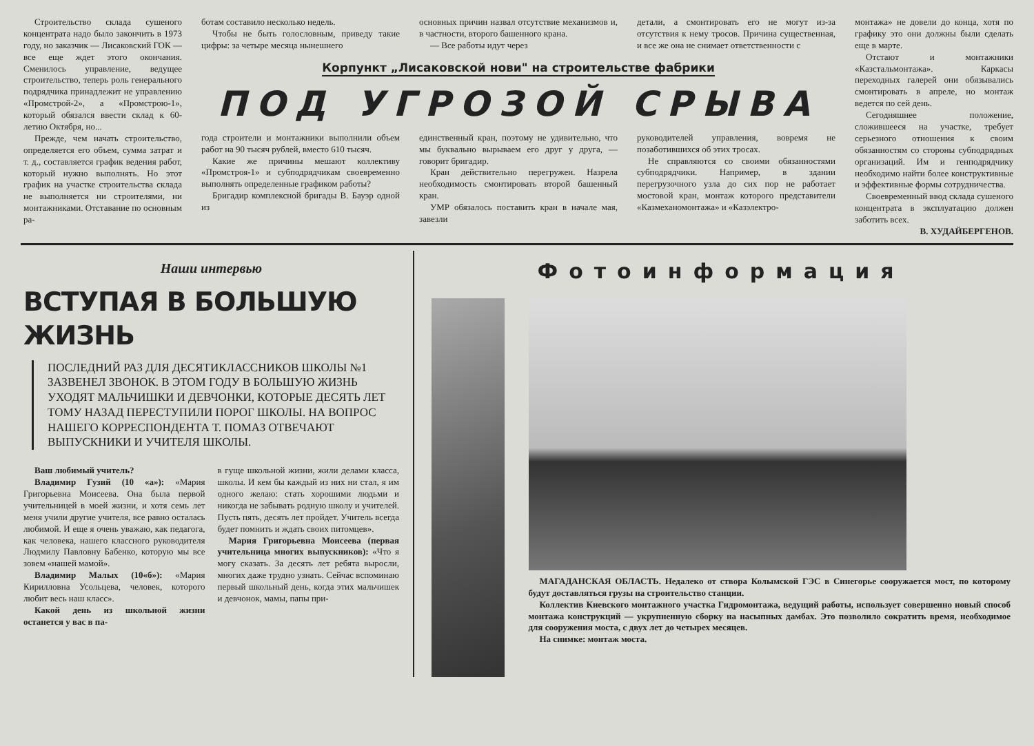Строительство склада сушеного концентрата надо было закончить в 1973 году, но заказчик — Лисаковский ГОК — все еще ждет этого окончания. Сменилось управление, ведущее строительство, теперь роль генерального подрядчика принадлежит не управлению «Промстрой-2», а «Промстрою-1», который обязался ввести склад к 60-летию Октября, но...
Прежде, чем начать строительство, определяется его объем, сумма затрат и т. д., составляется график ведения работ, который нужно выполнять. Но этот график на участке строительства склада не выполняется ни строителями, ни монтажниками. Отставание по основным ра-
ботам составило несколько недель.
Чтобы не быть голословным, приведу такие цифры: за четыре месяца нынешнего
основных причин назвал отсутствие механизмов и, в частности, второго башенного крана.
— Все работы идут через
детали, а смонтировать его не могут из-за отсутствия к нему тросов. Причина существенная, и все же она не снимает ответственности с
Корпункт „Лисаковской нови" на строительстве фабрики
ПОД УГРОЗОЙ СРЫВА
года строители и монтажники выполнили объем работ на 90 тысяч рублей, вместо 610 тысяч.
Какие же причины мешают коллективу «Промстроя-1» и субподрядчикам своевременно выполнять определенные графиком работы?
Бригадир комплексной бригады В. Бауэр одной из
единственный кран, поэтому не удивительно, что мы буквально вырываем его друг у друга, — говорит бригадир.
Кран действительно перегружен. Назрела необходимость смонтировать второй башенный кран.
УМР обязалось поставить кран в начале мая, завезли
руководителей управления, вовремя не позаботившихся об этих тросах.
Не справляются со своими обязанностями субподрядчики. Например, в здании перегрузочного узла до сих пор не работает мостовой кран, монтаж которого представители «Казмеханомонтажа» и «Казэлектро-
монтажа» не довели до конца, хотя по графику это они должны были сделать еще в марте.
Отстают и монтажники «Казстальмонтажа». Каркасы переходных галерей они обязывались смонтировать в апреле, но монтаж ведется по сей день.
Сегодняшнее положение, сложившееся на участке, требует серьезного отношения к своим обязанностям со стороны субподрядных организаций. Им и генподрядчику необходимо найти более конструктивные и эффективные формы сотрудничества.
Своевременный ввод склада сушеного концентрата в эксплуатацию должен заботить всех.
В. ХУДАЙБЕРГЕНОВ.
Наши интервью
ВСТУПАЯ В БОЛЬШУЮ ЖИЗНЬ
ПОСЛЕДНИЙ РАЗ ДЛЯ ДЕСЯТИКЛАССНИКОВ ШКОЛЫ №1 ЗАЗВЕНЕЛ ЗВОНОК. В ЭТОМ ГОДУ В БОЛЬШУЮ ЖИЗНЬ УХОДЯТ МАЛЬЧИШКИ И ДЕВЧОНКИ, КОТОРЫЕ ДЕСЯТЬ ЛЕТ ТОМУ НАЗАД ПЕРЕСТУПИЛИ ПОРОГ ШКОЛЫ. НА ВОПРОС НАШЕГО КОРРЕСПОНДЕНТА Т. ПОМАЗ ОТВЕЧАЮТ ВЫПУСКНИКИ И УЧИТЕЛЯ ШКОЛЫ.
Ваш любимый учитель?
Владимир Гузий (10 «а»): «Мария Григорьевна Моисеева. Она была первой учительницей в моей жизни, и хотя семь лет меня учили другие учителя, все равно осталась любимой. И еще я очень уважаю, как педагога, как человека, нашего классного руководителя Людмилу Павловну Бабенко, которую мы все зовем «нашей мамой».
Владимир Малых (10«б»): «Мария Кирилловна Усольцева, человек, которого любит весь наш класс».
Какой день из школьной жизни останется у вас в па-
в гуще школьной жизни, жили делами класса, школы. И кем бы каждый из них ни стал, я им одного желаю: стать хорошими людьми и никогда не забывать родную школу и учителей. Пусть пять, десять лет пройдет. Учитель всегда будет помнить и ждать своих питомцев».
Мария Григорьевна Моисеева (первая учительница многих выпускников): «Что я могу сказать. За десять лет ребята выросли, многих даже трудно узнать. Сейчас вспоминаю первый школьный день, когда этих мальчишек и девчонок, мамы, папы при-
Фотоинформация
МАГАДАНСКАЯ ОБЛАСТЬ. Недалеко от створа Колымской ГЭС в Синегорье сооружается мост, по которому будут доставляться грузы на строительство станции.
Коллектив Киевского монтажного участка Гидромонтажа, ведущий работы, использует совершенно новый способ монтажа конструкций — укрупненную сборку на насыпных дамбах. Это позволило сократить время, необходимое для сооружения моста, с двух лет до четырех месяцев.
На снимке: монтаж моста.